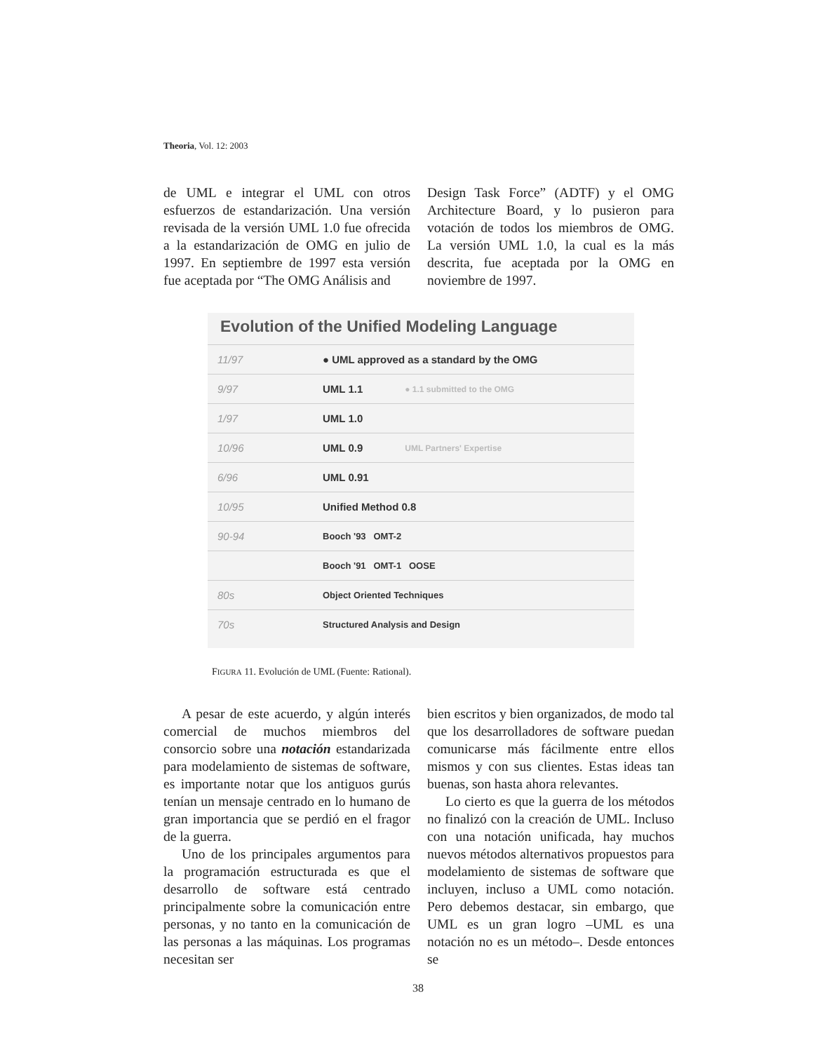Theoria, Vol. 12: 2003
de UML e integrar el UML con otros esfuerzos de estandarización. Una versión revisada de la versión UML 1.0 fue ofrecida a la estandarización de OMG en julio de 1997. En septiembre de 1997 esta versión fue aceptada por “The OMG Análisis and
Design Task Force” (ADTF) y el OMG Architecture Board, y lo pusieron para votación de todos los miembros de OMG. La versión UML 1.0, la cual es la más descrita, fue aceptada por la OMG en noviembre de 1997.
Evolution of the Unified Modeling Language
11/97 ● UML approved as a standard by the OMG
9/97 UML 1.1 ● 1.1 submitted to the OMG
1/97 UML 1.0
10/96 UML 0.9 UML Partners' Expertise
6/96 UML 0.91
10/95 Unified Method 0.8
90-94 Booch '93 OMT-2
Booch '91 OMT-1 OOSE
80s Object Oriented Techniques
70s Structured Analysis and Design
FIGURA 11. Evolución de UML (Fuente: Rational).
A pesar de este acuerdo, y algún interés comercial de muchos miembros del consorcio sobre una notación estandarizada para modelamiento de sistemas de software, es importante notar que los antiguos gurús tenían un mensaje centrado en lo humano de gran importancia que se perdió en el fragor de la guerra.
Uno de los principales argumentos para la programación estructurada es que el desarrollo de software está centrado principalmente sobre la comunicación entre personas, y no tanto en la comunicación de las personas a las máquinas. Los programas necesitan ser
bien escritos y bien organizados, de modo tal que los desarrolladores de software puedan comunicarse más fácilmente entre ellos mismos y con sus clientes. Estas ideas tan buenas, son hasta ahora relevantes.
Lo cierto es que la guerra de los métodos no finalizó con la creación de UML. Incluso con una notación unificada, hay muchos nuevos métodos alternativos propuestos para modelamiento de sistemas de software que incluyen, incluso a UML como notación. Pero debemos destacar, sin embargo, que UML es un gran logro –UML es una notación no es un método–. Desde entonces se
38